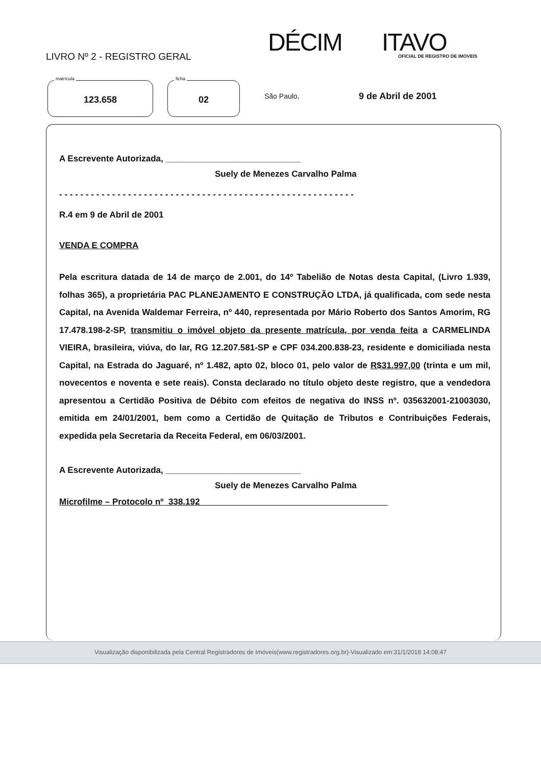LIVRO Nº 2 - REGISTRO GERAL DÉCIM ITAVO OFICIAL DE REGISTRO DE IMOVEIS
matrícula
123.658
ficha
02
São Paulo, 9 de Abril de 2001
A Escrevente Autorizada, ____________________________
Suely de Menezes Carvalho Palma
- - - - - - - - - - - - - - - - - - - - - - - - - - - - - - - - - - - - - - - - - - - - - - - - - - - - - - - -
R.4 em 9 de Abril de 2001
VENDA E COMPRA
Pela escritura datada de 14 de março de 2.001, do 14º Tabelião de Notas desta Capital, (Livro 1.939, folhas 365), a proprietária PAC PLANEJAMENTO E CONSTRUÇÃO LTDA, já qualificada, com sede nesta Capital, na Avenida Waldemar Ferreira, nº 440, representada por Mário Roberto dos Santos Amorim, RG 17.478.198-2-SP, transmitiu o imóvel objeto da presente matrícula, por venda feita a CARMELINDA VIEIRA, brasileira, viúva, do lar, RG 12.207.581-SP e CPF 034.200.838-23, residente e domiciliada nesta Capital, na Estrada do Jaguaré, nº 1.482, apto 02, bloco 01, pelo valor de R$31.997,00 (trinta e um mil, novecentos e noventa e sete reais). Consta declarado no título objeto deste registro, que a vendedora apresentou a Certidão Positiva de Débito com efeitos de negativa do INSS nº. 035632001-21003030, emitida em 24/01/2001, bem como a Certidão de Quitação de Tributos e Contribuições Federais, expedida pela Secretaria da Receita Federal, em 06/03/2001.
A Escrevente Autorizada, ____________________________
Suely de Menezes Carvalho Palma
Microfilme – Protocolo nº 338.192
Visualização disponibilizada pela Central Registradores de Imóveis(www.registradores.org.br)-Visualizado em:31/1/2018 14:08:47